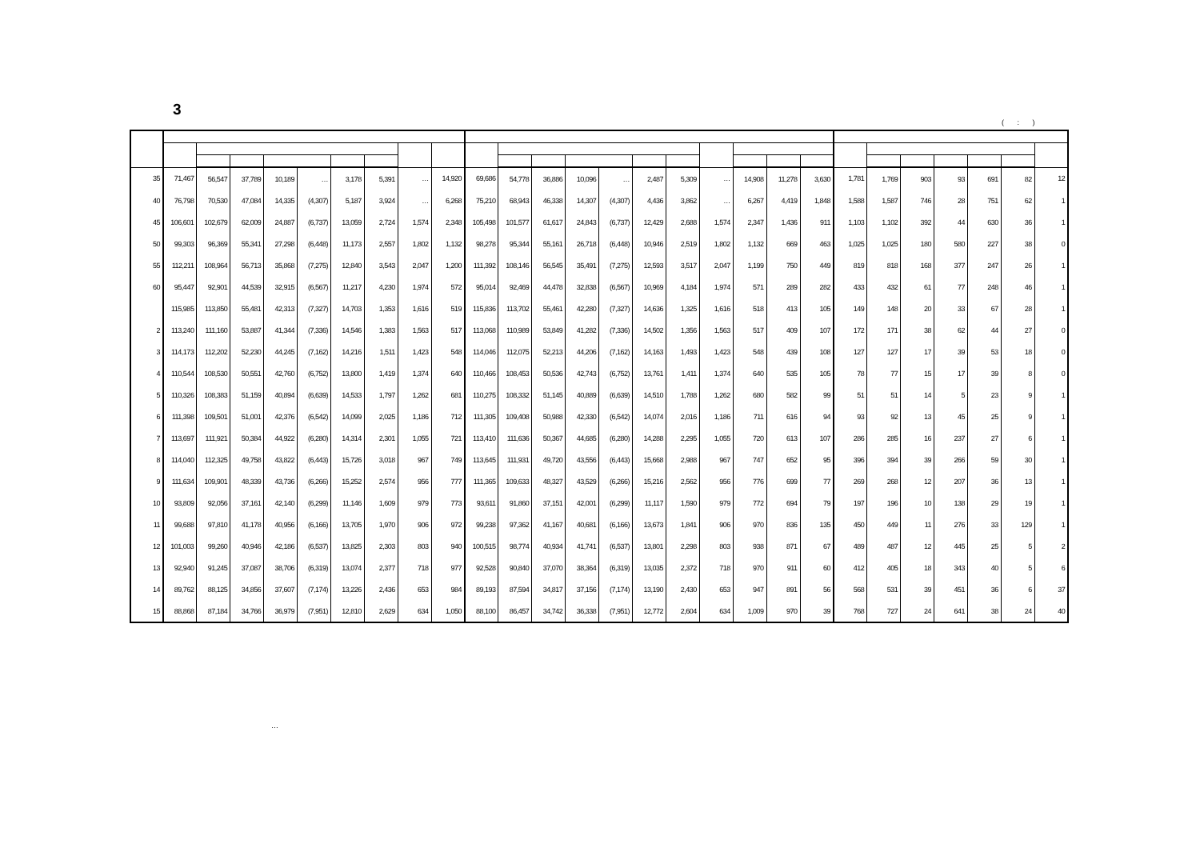3
( : )
| 35 | 71,467 | 56,547 | 37,789 | 10,189 | … | 3,178 | 5,391 | … | 14,920 | 69,686 | 54,778 | 36,886 | 10,096 | … | 2,487 | 5,309 | … | 14,908 | 11,278 | 3,630 | 1,781 | 1,769 | 903 | 93 | 691 | 82 | 12 |
| 40 | 76,798 | 70,530 | 47,084 | 14,335 | (4,307) | 5,187 | 3,924 | … | 6,268 | 75,210 | 68,943 | 46,338 | 14,307 | (4,307) | 4,436 | 3,862 | … | 6,267 | 4,419 | 1,848 | 1,588 | 1,587 | 746 | 28 | 751 | 62 | 1 |
| 45 | 106,601 | 102,679 | 62,009 | 24,887 | (6,737) | 13,059 | 2,724 | 1,574 | 2,348 | 105,498 | 101,577 | 61,617 | 24,843 | (6,737) | 12,429 | 2,688 | 1,574 | 2,347 | 1,436 | 911 | 1,103 | 1,102 | 392 | 44 | 630 | 36 | 1 |
| 50 | 99,303 | 96,369 | 55,341 | 27,298 | (6,448) | 11,173 | 2,557 | 1,802 | 1,132 | 98,278 | 95,344 | 55,161 | 26,718 | (6,448) | 10,946 | 2,519 | 1,802 | 1,132 | 669 | 463 | 1,025 | 1,025 | 180 | 580 | 227 | 38 | 0 |
| 55 | 112,211 | 108,964 | 56,713 | 35,868 | (7,275) | 12,840 | 3,543 | 2,047 | 1,200 | 111,392 | 108,146 | 56,545 | 35,491 | (7,275) | 12,593 | 3,517 | 2,047 | 1,199 | 750 | 449 | 819 | 818 | 168 | 377 | 247 | 26 | 1 |
| 60 | 95,447 | 92,901 | 44,539 | 32,915 | (6,567) | 11,217 | 4,230 | 1,974 | 572 | 95,014 | 92,469 | 44,478 | 32,838 | (6,567) | 10,969 | 4,184 | 1,974 | 571 | 289 | 282 | 433 | 432 | 61 | 77 | 248 | 46 | 1 |
| | 115,985 | 113,850 | 55,481 | 42,313 | (7,327) | 14,703 | 1,353 | 1,616 | 519 | 115,836 | 113,702 | 55,461 | 42,280 | (7,327) | 14,636 | 1,325 | 1,616 | 518 | 413 | 105 | 149 | 148 | 20 | 33 | 67 | 28 | 1 |
| 2 | 113,240 | 111,160 | 53,887 | 41,344 | (7,336) | 14,546 | 1,383 | 1,563 | 517 | 113,068 | 110,989 | 53,849 | 41,282 | (7,336) | 14,502 | 1,356 | 1,563 | 517 | 409 | 107 | 172 | 171 | 38 | 62 | 44 | 27 | 0 |
| 3 | 114,173 | 112,202 | 52,230 | 44,245 | (7,162) | 14,216 | 1,511 | 1,423 | 548 | 114,046 | 112,075 | 52,213 | 44,206 | (7,162) | 14,163 | 1,493 | 1,423 | 548 | 439 | 108 | 127 | 127 | 17 | 39 | 53 | 18 | 0 |
| 4 | 110,544 | 108,530 | 50,551 | 42,760 | (6,752) | 13,800 | 1,419 | 1,374 | 640 | 110,466 | 108,453 | 50,536 | 42,743 | (6,752) | 13,761 | 1,411 | 1,374 | 640 | 535 | 105 | 78 | 77 | 15 | 17 | 39 | 8 | 0 |
| 5 | 110,326 | 108,383 | 51,159 | 40,894 | (6,639) | 14,533 | 1,797 | 1,262 | 681 | 110,275 | 108,332 | 51,145 | 40,889 | (6,639) | 14,510 | 1,788 | 1,262 | 680 | 582 | 99 | 51 | 51 | 14 | 5 | 23 | 9 | 1 |
| 6 | 111,398 | 109,501 | 51,001 | 42,376 | (6,542) | 14,099 | 2,025 | 1,186 | 712 | 111,305 | 109,408 | 50,988 | 42,330 | (6,542) | 14,074 | 2,016 | 1,186 | 711 | 616 | 94 | 93 | 92 | 13 | 45 | 25 | 9 | 1 |
| 7 | 113,697 | 111,921 | 50,384 | 44,922 | (6,280) | 14,314 | 2,301 | 1,055 | 721 | 113,410 | 111,636 | 50,367 | 44,685 | (6,280) | 14,288 | 2,295 | 1,055 | 720 | 613 | 107 | 286 | 285 | 16 | 237 | 27 | 6 | 1 |
| 8 | 114,040 | 112,325 | 49,758 | 43,822 | (6,443) | 15,726 | 3,018 | 967 | 749 | 113,645 | 111,931 | 49,720 | 43,556 | (6,443) | 15,668 | 2,988 | 967 | 747 | 652 | 95 | 396 | 394 | 39 | 266 | 59 | 30 | 1 |
| 9 | 111,634 | 109,901 | 48,339 | 43,736 | (6,266) | 15,252 | 2,574 | 956 | 777 | 111,365 | 109,633 | 48,327 | 43,529 | (6,266) | 15,216 | 2,562 | 956 | 776 | 699 | 77 | 269 | 268 | 12 | 207 | 36 | 13 | 1 |
| 10 | 93,809 | 92,056 | 37,161 | 42,140 | (6,299) | 11,146 | 1,609 | 979 | 773 | 93,611 | 91,860 | 37,151 | 42,001 | (6,299) | 11,117 | 1,590 | 979 | 772 | 694 | 79 | 197 | 196 | 10 | 138 | 29 | 19 | 1 |
| 11 | 99,688 | 97,810 | 41,178 | 40,956 | (6,166) | 13,705 | 1,970 | 906 | 972 | 99,238 | 97,362 | 41,167 | 40,681 | (6,166) | 13,673 | 1,841 | 906 | 970 | 836 | 135 | 450 | 449 | 11 | 276 | 33 | 129 | 1 |
| 12 | 101,003 | 99,260 | 40,946 | 42,186 | (6,537) | 13,825 | 2,303 | 803 | 940 | 100,515 | 98,774 | 40,934 | 41,741 | (6,537) | 13,801 | 2,298 | 803 | 938 | 871 | 67 | 489 | 487 | 12 | 445 | 25 | 5 | 2 |
| 13 | 92,940 | 91,245 | 37,087 | 38,706 | (6,319) | 13,074 | 2,377 | 718 | 977 | 92,528 | 90,840 | 37,070 | 38,364 | (6,319) | 13,035 | 2,372 | 718 | 970 | 911 | 60 | 412 | 405 | 18 | 343 | 40 | 5 | 6 |
| 14 | 89,762 | 88,125 | 34,856 | 37,607 | (7,174) | 13,226 | 2,436 | 653 | 984 | 89,193 | 87,594 | 34,817 | 37,156 | (7,174) | 13,190 | 2,430 | 653 | 947 | 891 | 56 | 568 | 531 | 39 | 451 | 36 | 6 | 37 |
| 15 | 88,868 | 87,184 | 34,766 | 36,979 | (7,951) | 12,810 | 2,629 | 634 | 1,050 | 88,100 | 86,457 | 34,742 | 36,338 | (7,951) | 12,772 | 2,604 | 634 | 1,009 | 970 | 39 | 768 | 727 | 24 | 641 | 38 | 24 | 40 |
…